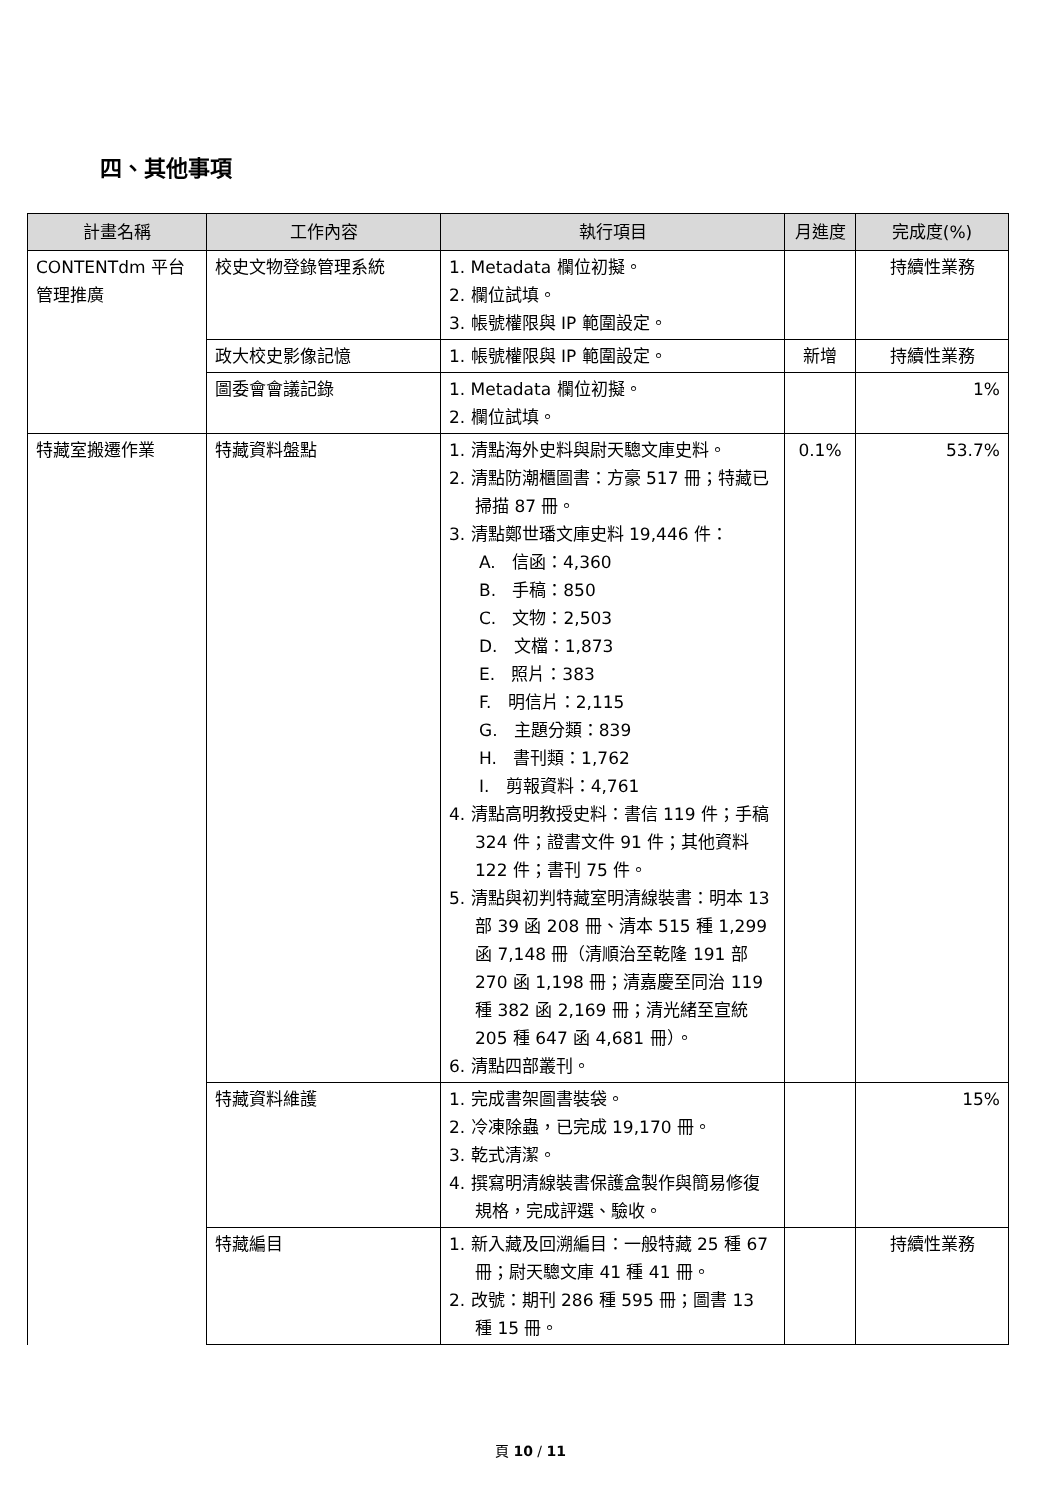四、其他事項
| 計畫名稱 | 工作內容 | 執行項目 | 月進度 | 完成度(%) |
| --- | --- | --- | --- | --- |
| CONTENTdm 平台管理推廣 | 校史文物登錄管理系統 | 1. Metadata 欄位初擬。 2. 欄位試填。 3. 帳號權限與 IP 範圍設定。 | | 持續性業務 |
| | 政大校史影像記憶 | 1. 帳號權限與 IP 範圍設定。 | 新增 | 持續性業務 |
| | 圖委會會議記錄 | 1. Metadata 欄位初擬。 2. 欄位試填。 | | 1% |
| 特藏室搬遷作業 | 特藏資料盤點 | 1. 清點海外史料與尉天驄文庫史料。 2. 清點防潮櫃圖書：方豪 517 冊；特藏已掃描 87 冊。 3. 清點鄭世璠文庫史料 19,446 件： A. 信函：4,360 B. 手稿：850 C. 文物：2,503 D. 文檔：1,873 E. 照片：383 F. 明信片：2,115 G. 主題分類：839 H. 書刊類：1,762 I. 剪報資料：4,761 4. 清點高明教授史料：書信 119 件；手稿 324 件；證書文件 91 件；其他資料 122 件；書刊 75 件。 5. 清點與初判特藏室明清線裝書：明本 13 部 39 函 208 冊、清本 515 種 1,299 函 7,148 冊（清順治至乾隆 191 部 270 函 1,198 冊；清嘉慶至同治 119 種 382 函 2,169 冊；清光緒至宣統 205 種 647 函 4,681 冊）。 6. 清點四部叢刊。 | 0.1% | 53.7% |
| | 特藏資料維護 | 1. 完成書架圖書裝袋。 2. 冷凍除蟲，已完成 19,170 冊。 3. 乾式清潔。 4. 撰寫明清線裝書保護盒製作與簡易修復規格，完成評選、驗收。 | | 15% |
| | 特藏編目 | 1. 新入藏及回溯編目：一般特藏 25 種 67 冊；尉天驄文庫 41 種 41 冊。 2. 改號：期刊 286 種 595 冊；圖書 13 種 15 冊。 | | 持續性業務 |
頁 10 / 11